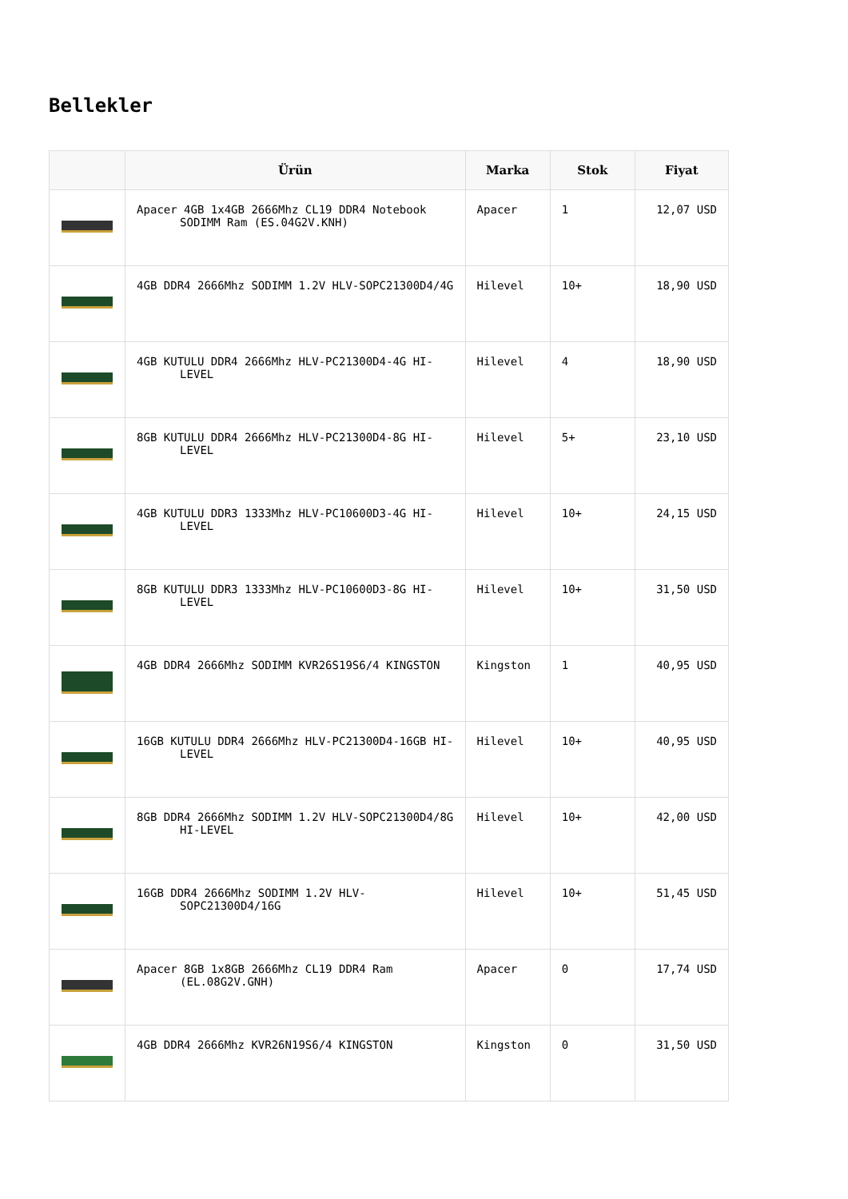Bellekler
| | Ürün | Marka | Stok | Fiyat |
| --- | --- | --- | --- | --- |
| | Apacer 4GB 1x4GB 2666Mhz CL19 DDR4 Notebook SODIMM Ram (ES.04G2V.KNH) | Apacer | 1 | 12,07 USD |
| | 4GB DDR4 2666Mhz SODIMM 1.2V HLV-SOPC21300D4/4G | Hilevel | 10+ | 18,90 USD |
| | 4GB KUTULU DDR4 2666Mhz HLV-PC21300D4-4G HI-LEVEL | Hilevel | 4 | 18,90 USD |
| | 8GB KUTULU DDR4 2666Mhz HLV-PC21300D4-8G HI-LEVEL | Hilevel | 5+ | 23,10 USD |
| | 4GB KUTULU DDR3 1333Mhz HLV-PC10600D3-4G HI-LEVEL | Hilevel | 10+ | 24,15 USD |
| | 8GB KUTULU DDR3 1333Mhz HLV-PC10600D3-8G HI-LEVEL | Hilevel | 10+ | 31,50 USD |
| | 4GB DDR4 2666Mhz SODIMM KVR26S19S6/4 KINGSTON | Kingston | 1 | 40,95 USD |
| | 16GB KUTULU DDR4 2666Mhz HLV-PC21300D4-16GB HI-LEVEL | Hilevel | 10+ | 40,95 USD |
| | 8GB DDR4 2666Mhz SODIMM 1.2V HLV-SOPC21300D4/8G HI-LEVEL | Hilevel | 10+ | 42,00 USD |
| | 16GB DDR4 2666Mhz SODIMM 1.2V HLV-SOPC21300D4/16G | Hilevel | 10+ | 51,45 USD |
| | Apacer 8GB 1x8GB 2666Mhz CL19 DDR4 Ram (EL.08G2V.GNH) | Apacer | 0 | 17,74 USD |
| | 4GB DDR4 2666Mhz KVR26N19S6/4 KINGSTON | Kingston | 0 | 31,50 USD |